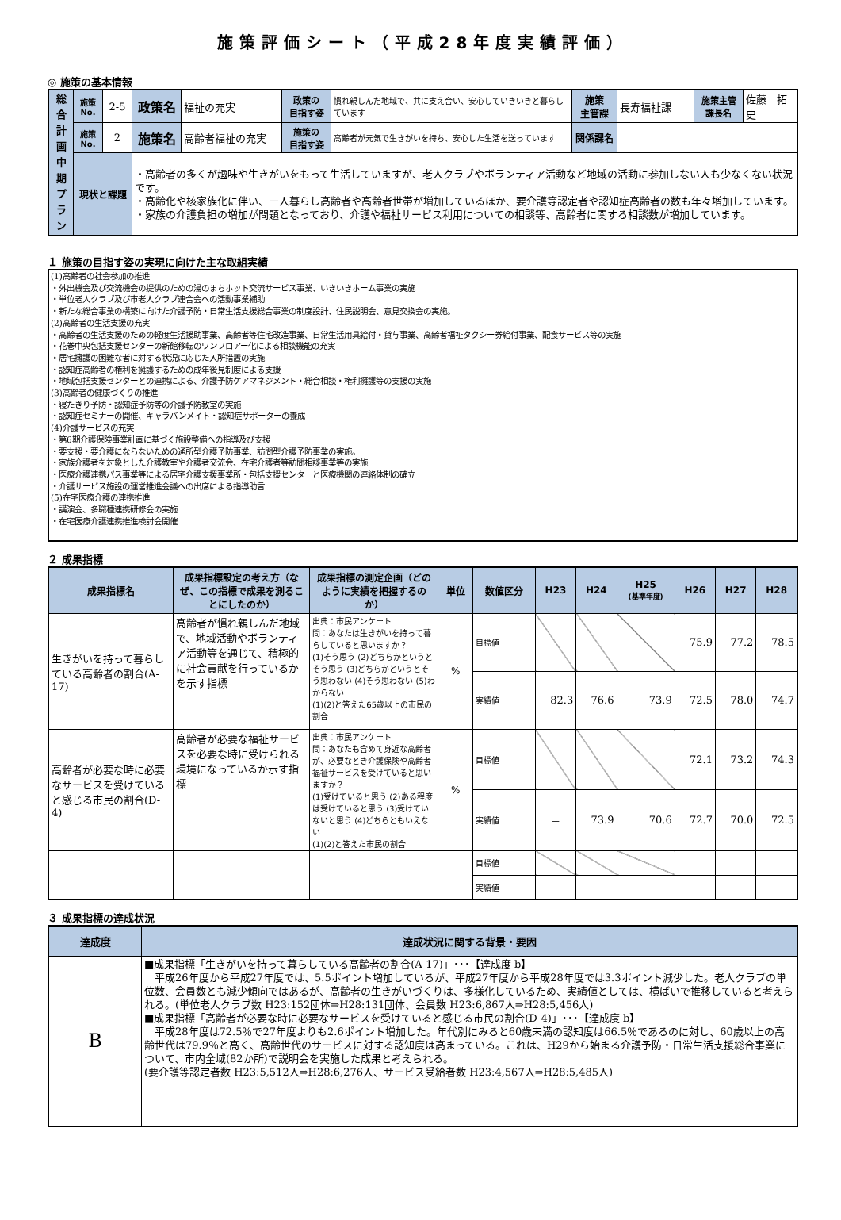施策評価シート（平成28年度実績評価）
◎ 施策の基本情報
| 総 合 計 画 中 期 プ ラ ン | 施策No. | 2-5 | 政策名 | 福祉の充実 | 政策の 目指す姿 | 慣れ親しんだ地域で、共に支え合い、安心していきいきと暮らしています | 施策 主管課 | 長寿福祉課 | 施策主管 課長名 | 佐藤 拓史 |
| | 施策No. | 2 | 施策名 | 高齢者福祉の充実 | 施策の 目指す姿 | 高齢者が元気で生きがいを持ち、安心した生活を送っています | 関係課名 | | | |
| | 現状と課題 | | ・高齢者の多くが趣味や生きがいをもって生活していますが、老人クラブやボランティア活動など地域の活動に参加しない人も少なくない状況です。 ・高齢化や核家族化に伴い、一人暮らし高齢者や高齢者世帯が増加しているほか、要介護等認定者や認知症高齢者の数も年々増加しています。 ・家族の介護負担の増加が問題となっており、介護や福祉サービス利用についての相談等、高齢者に関する相談数が増加しています。 | | | | | | | |
１ 施策の目指す姿の実現に向けた主な取組実績
(1)高齢者の社会参加の推進
・外出機会及び交流機会の提供のための湯のまちホット交流サービス事業、いきいきホーム事業の実施
・単位老人クラブ及び市老人クラブ連合会への活動事業補助
・新たな総合事業の構築に向けた介護予防・日常生活支援総合事業の制度設計、住民説明会、意見交換会の実施。
(2)高齢者の生活支援の充実
・高齢者の生活支援のための軽度生活援助事業、高齢者等住宅改造事業、日常生活用具給付・貸与事業、高齢者福祉タクシー券給付事業、配食サービス等の実施
・花巻中央包括支援センターの新館移転のワンフロアー化による相談機能の充実
・居宅擁護の困難な者に対する状況に応じた入所措置の実施
・認知症高齢者の権利を擁護するための成年後見制度による支援
・地域包括支援センターとの連携による、介護予防ケアマネジメント・総合相談・権利擁護等の支援の実施
(3)高齢者の健康づくりの推進
・寝たきり予防・認知症予防等の介護予防教室の実施
・認知症セミナーの開催、キャラバンメイト・認知症サポーターの養成
(4)介護サービスの充実
・第6期介護保険事業計画に基づく施設整備への指導及び支援
・要支援・要介護にならないための通所型介護予防事業、訪問型介護予防事業の実施。
・家族介護者を対象とした介護教室や介護者交流会、在宅介護者等訪問相談事業等の実施
・医療介護連携パス事業等による居宅介護支援事業所・包括支援センターと医療機関の連絡体制の確立
・介護サービス施設の運営推進会議への出席による指導助言
(5)在宅医療介護の連携推進
・講演会、多職種連携研修会の実施
・在宅医療介護連携推進検討会開催
２ 成果指標
| 成果指標名 | 成果指標設定の考え方（なぜ、この指標で成果を測ることにしたのか） | 成果指標の測定企画（どのように実績を把握するのか） | 単位 | 数値区分 | H23 | H24 | H25 (基準年度) | H26 | H27 | H28 |
| --- | --- | --- | --- | --- | --- | --- | --- | --- | --- | --- |
| 生きがいを持って暮らしている高齢者の割合(A-17) | 高齢者が慣れ親しんだ地域で、地域活動やボランティア活動等を通じて、積極的に社会貢献を行っているかを示す指標 | 出典：市民アンケート 問：あなたは生きがいを持って暮らしていると思いますか？ (1)そう思う (2)どちらかというとそう思う (3)どちらかというとそう思わない (4)そう思わない (5)わからない (1)(2)と答えた65歳以上の市民の割合 | % | 目標値 | | | | 75.9 | 77.2 | 78.5 |
| | | | | 実績値 | 82.3 | 76.6 | 73.9 | 72.5 | 78.0 | 74.7 |
| 高齢者が必要な時に必要なサービスを受けていると感じる市民の割合(D-4) | 高齢者が必要な福祉サービスを必要な時に受けられる環境になっているか示す指標 | 出典：市民アンケート 問：あなたも含めて身近な高齢者が、必要なとき介護保険や高齢者福祉サービスを受けていると思いますか？ (1)受けていると思う (2)ある程度は受けていると思う (3)受けていないと思う (4)どちらともいえない (1)(2)と答えた市民の割合 | % | 目標値 | | | | 72.1 | 73.2 | 74.3 |
| | | | | 実績値 | － | 73.9 | 70.6 | 72.7 | 70.0 | 72.5 |
| | | | | 目標値 | | | | | | |
| | | | | 実績値 | | | | | | |
３ 成果指標の達成状況
| 達成度 | 達成状況に関する背景・要因 |
| --- | --- |
| B | ■成果指標「生きがいを持って暮らしている高齢者の割合(A-17)」･･･【達成度 b】 平成26年度から平成27年度では、5.5ポイント増加しているが、平成27年度から平成28年度では3.3ポイント減少した。老人クラブの単位数、会員数とも減少傾向ではあるが、高齢者の生きがいづくりは、多様化しているため、実績値としては、横ばいで推移していると考えられる。(単位老人クラブ数 H23:152団体⇒H28:131団体、会員数 H23:6,867人⇒H28:5,456人) ■成果指標「高齢者が必要な時に必要なサービスを受けていると感じる市民の割合(D-4)」･･･【達成度 b】 平成28年度は72.5％で27年度よりも2.6ポイント増加した。年代別にみると60歳未満の認知度は66.5％であるのに対し、60歳以上の高齢世代は79.9％と高く、高齢世代のサービスに対する認知度は高まっている。これは、H29から始まる介護予防・日常生活支援総合事業について、市内全域(82か所)で説明会を実施した成果と考えられる。 (要介護等認定者数 H23:5,512人⇒H28:6,276人、サービス受給者数 H23:4,567人⇒H28:5,485人) |